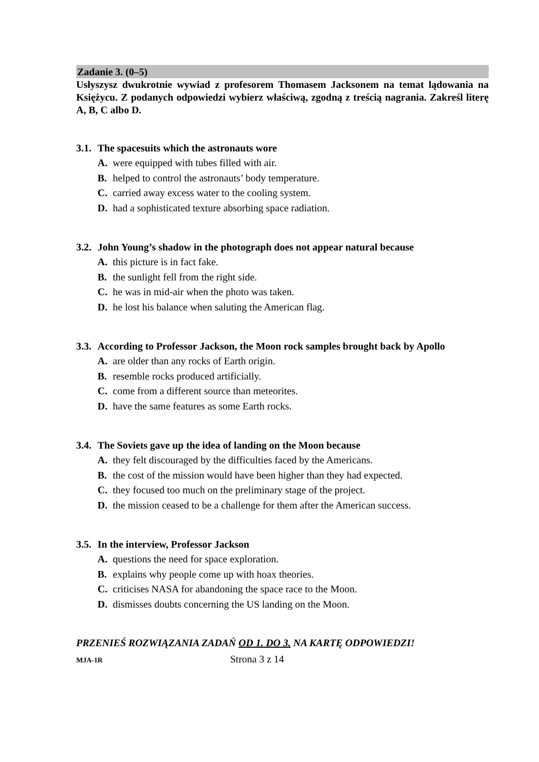Zadanie 3. (0–5)
Usłyszysz dwukrotnie wywiad z profesorem Thomasem Jacksonem na temat lądowania na Księżycu. Z podanych odpowiedzi wybierz właściwą, zgodną z treścią nagrania. Zakreśl literę A, B, C albo D.
3.1. The spacesuits which the astronauts wore
A. were equipped with tubes filled with air.
B. helped to control the astronauts’ body temperature.
C. carried away excess water to the cooling system.
D. had a sophisticated texture absorbing space radiation.
3.2. John Young’s shadow in the photograph does not appear natural because
A. this picture is in fact fake.
B. the sunlight fell from the right side.
C. he was in mid-air when the photo was taken.
D. he lost his balance when saluting the American flag.
3.3. According to Professor Jackson, the Moon rock samples brought back by Apollo
A. are older than any rocks of Earth origin.
B. resemble rocks produced artificially.
C. come from a different source than meteorites.
D. have the same features as some Earth rocks.
3.4. The Soviets gave up the idea of landing on the Moon because
A. they felt discouraged by the difficulties faced by the Americans.
B. the cost of the mission would have been higher than they had expected.
C. they focused too much on the preliminary stage of the project.
D. the mission ceased to be a challenge for them after the American success.
3.5. In the interview, Professor Jackson
A. questions the need for space exploration.
B. explains why people come up with hoax theories.
C. criticises NASA for abandoning the space race to the Moon.
D. dismisses doubts concerning the US landing on the Moon.
PRZENIEŚ ROZWIĄZANIA ZADAŃ OD 1. DO 3. NA KARTĘ ODPOWIEDZI!
MJA-1R
Strona 3 z 14